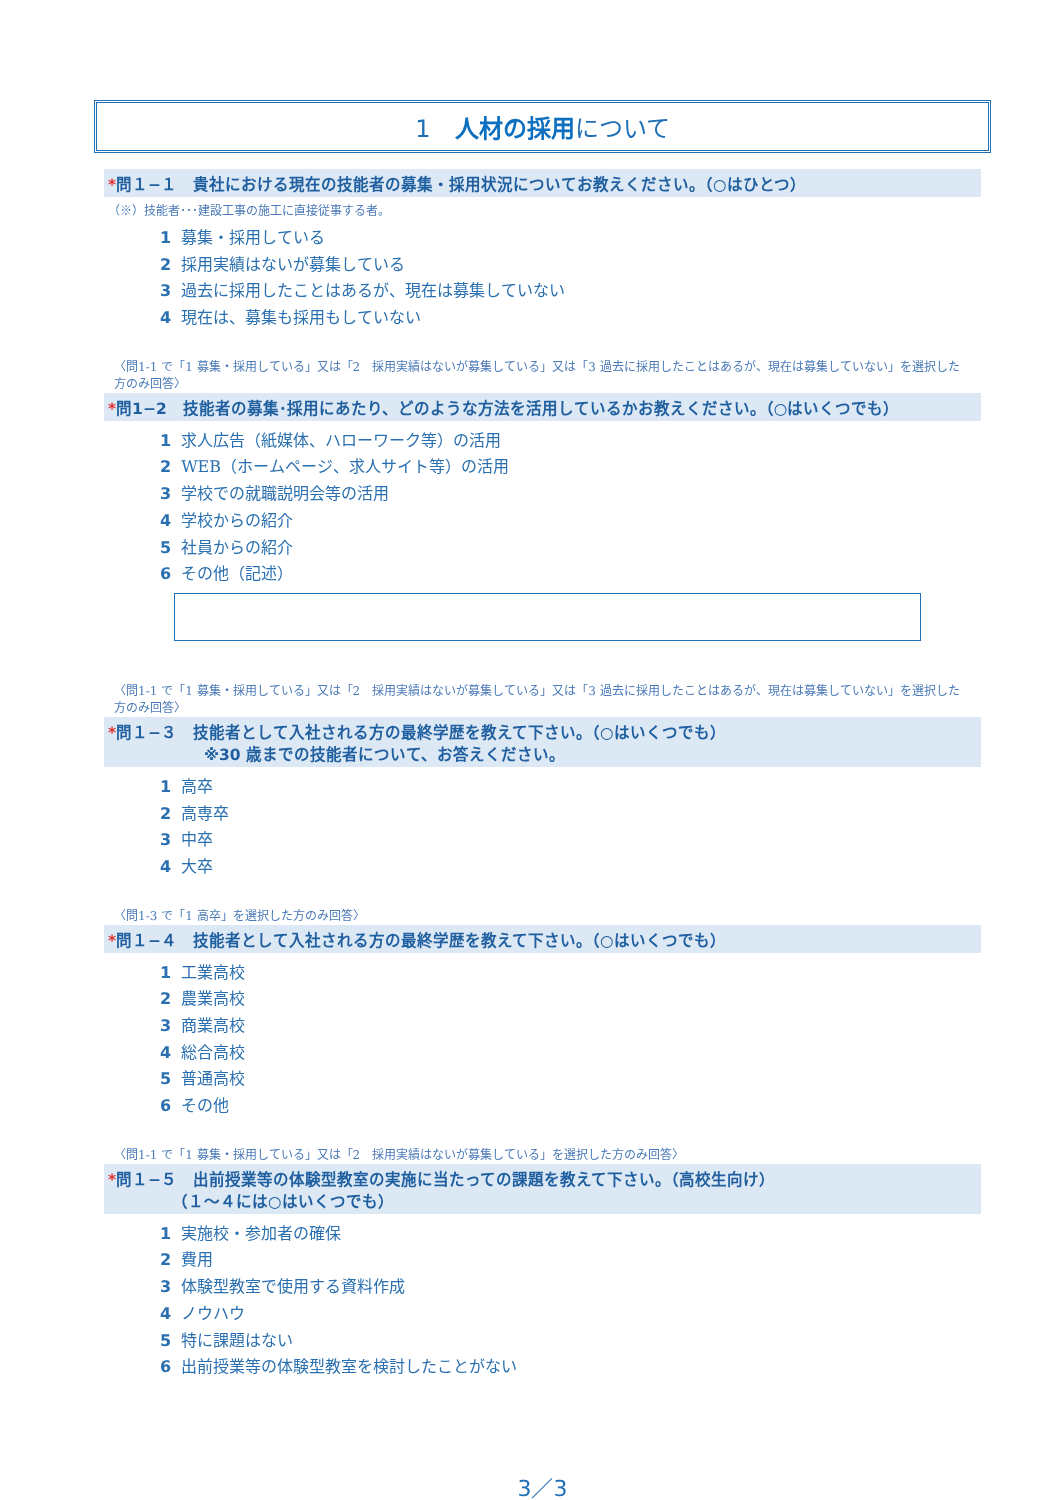1　人材の採用について
*問１−１　貴社における現在の技能者の募集・採用状況についてお教えください。（○はひとつ）
（※）技能者･･･建設工事の施工に直接従事する者。
1 募集・採用している
2 採用実績はないが募集している
3 過去に採用したことはあるが、現在は募集していない
4 現在は、募集も採用もしていない
〈問1-1 で「1 募集・採用している」又は「2　採用実績はないが募集している」又は「3 過去に採用したことはあるが、現在は募集していない」を選択した方のみ回答〉
*問1−2　技能者の募集･採用にあたり、どのような方法を活用しているかお教えください。（○はいくつでも）
1 求人広告（紙媒体、ハローワーク等）の活用
2 WEB（ホームページ、求人サイト等）の活用
3 学校での就職説明会等の活用
4 学校からの紹介
5 社員からの紹介
6 その他（記述）
〈問1-1 で「1 募集・採用している」又は「2　採用実績はないが募集している」又は「3 過去に採用したことはあるが、現在は募集していない」を選択した方のみ回答〉
*問１−３　技能者として入社される方の最終学歴を教えて下さい。（○はいくつでも）
※30 歳までの技能者について、お答えください。
1 高卒
2 高専卒
3 中卒
4 大卒
〈問1-3 で「1 高卒」を選択した方のみ回答〉
*問１−４　技能者として入社される方の最終学歴を教えて下さい。（○はいくつでも）
1 工業高校
2 農業高校
3 商業高校
4 総合高校
5 普通高校
6 その他
〈問1-1 で「1 募集・採用している」又は「2　採用実績はないが募集している」を選択した方のみ回答〉
*問１−５　出前授業等の体験型教室の実施に当たっての課題を教えて下さい。（高校生向け）
（１～４には○はいくつでも）
1 実施校・参加者の確保
2 費用
3 体験型教室で使用する資料作成
4 ノウハウ
5 特に課題はない
6 出前授業等の体験型教室を検討したことがない
3／3